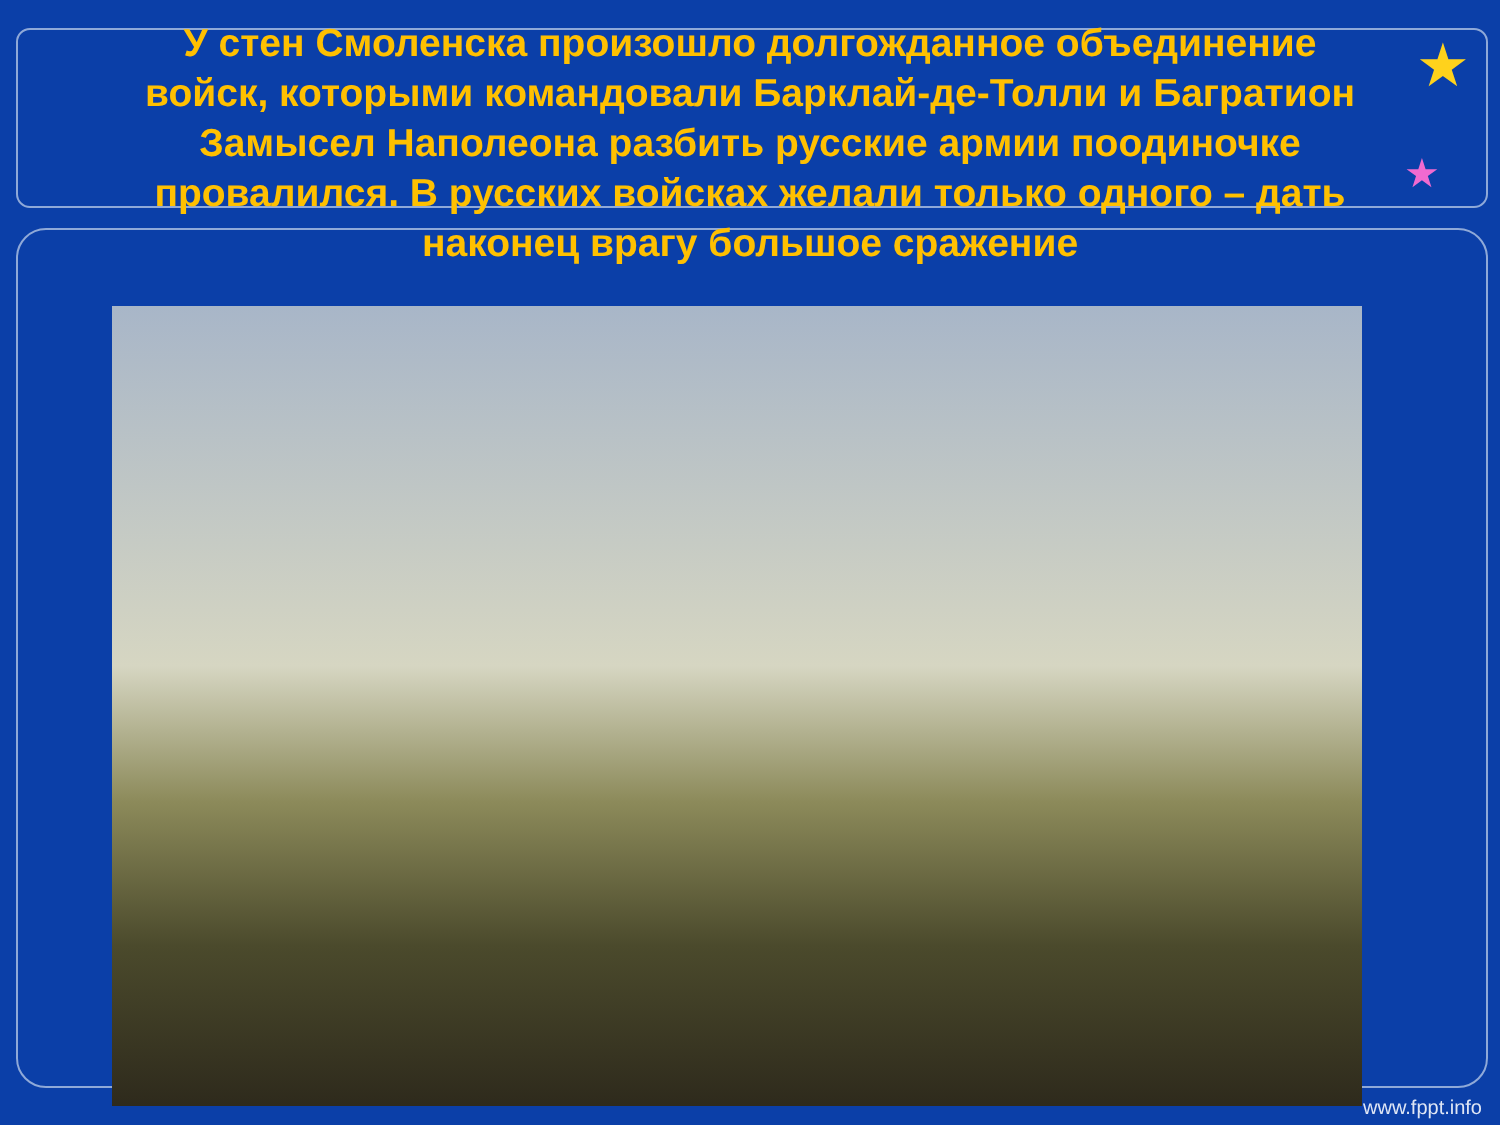★
★
У стен Смоленска произошло долгожданное объединение войск, которыми командовали Барклай-де-Толли и Багратион Замысел Наполеона разбить русские армии поодиночке провалился. В русских войсках желали только одного – дать наконец врагу большое сражение
www.fppt.info